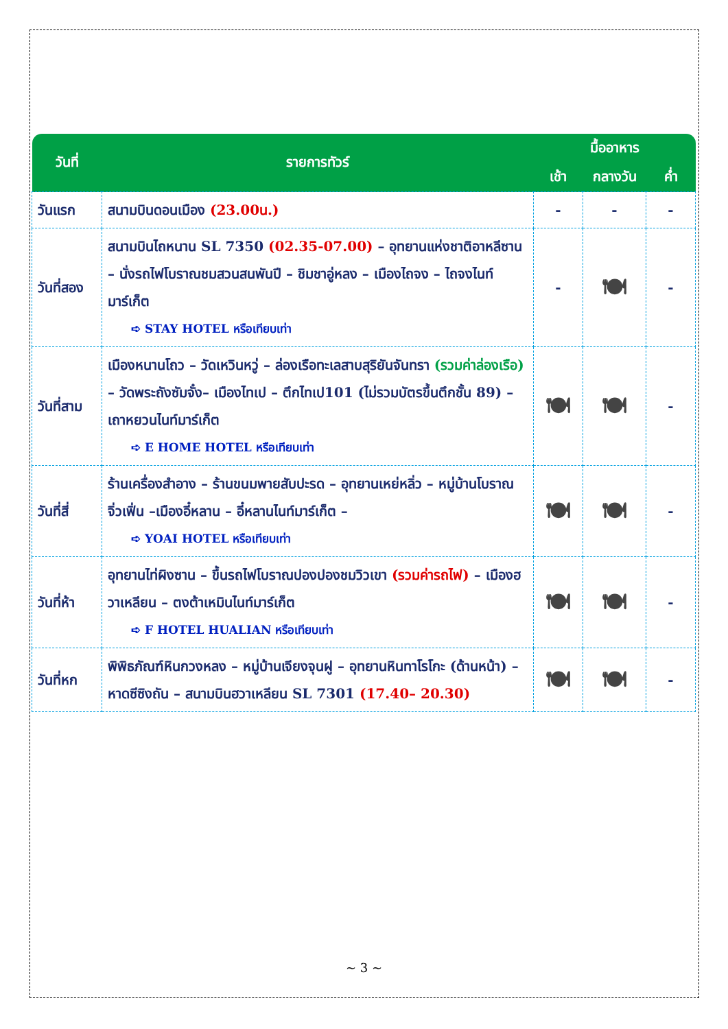| วันที่ | รายการทัวร์ | มื้ออาหาร | | |
| --- | --- | --- | --- | --- |
| | | เช้า | กลางวัน | ค่ำ |
| วันแรก | สนามบินดอนเมือง (23.00น.) | - | - | - |
| วันที่สอง | สนามบินไถหนาน SL 7350 (02.35-07.00) – อุทยานแห่งชาติอาหลีซาน – นั่งรถไฟโบราณชมสวนสนพันปี – ชิมชาอู่หลง – เมืองไถจง – ไถจงไนท์มาร์เก็ต ➪ STAY HOTEL หรือเทียบเท่า | - | 🍽 | - |
| วันที่สาม | เมืองหนานโถว – วัดเหวินหวู่ – ล่องเรือทะเลสาบสุริยันจันทรา (รวมค่าล่องเรือ) – วัดพระถังซัมจั๋ง– เมืองไทเป – ตึกไทเป101 (ไม่รวมบัตรขึ้นตึกชั้น 89) – เถาหยวนไนท์มาร์เก็ต ➪ E HOME HOTEL หรือเทียบเท่า | 🍽 | 🍽 | - |
| วันที่สี่ | ร้านเครื่องสำอาง – ร้านขนมพายสับปะรด – อุทยานเหย่หลิ่ว – หมู่บ้านโบราณจิ่วเฟิ่น –เมืองอี๋หลาน – อี๋หลานไนท์มาร์เก็ต – ➪ YOAI HOTEL หรือเทียบเท่า | 🍽 | 🍽 | - |
| วันที่ห้า | อุทยานไท่ผิงซาน – ขึ้นรถไฟโบราณปองปองชมวิวเขา (รวมค่ารถไฟ) – เมืองฮวาเหลียน – ตงต้าเหมินไนท์มาร์เก็ต ➪ F HOTEL HUALIAN หรือเทียบเท่า | 🍽 | 🍽 | - |
| วันที่หก | พิพิธภัณฑ์หินกวงหลง – หมู่บ้านเจียงจุนฝู – อุทยานหินทาโรโกะ (ด้านหน้า) – หาดซีซิงถัน – สนามบินฮวาเหลียน SL 7301 (17.40– 20.30) | 🍽 | 🍽 | - |
~ 3 ~